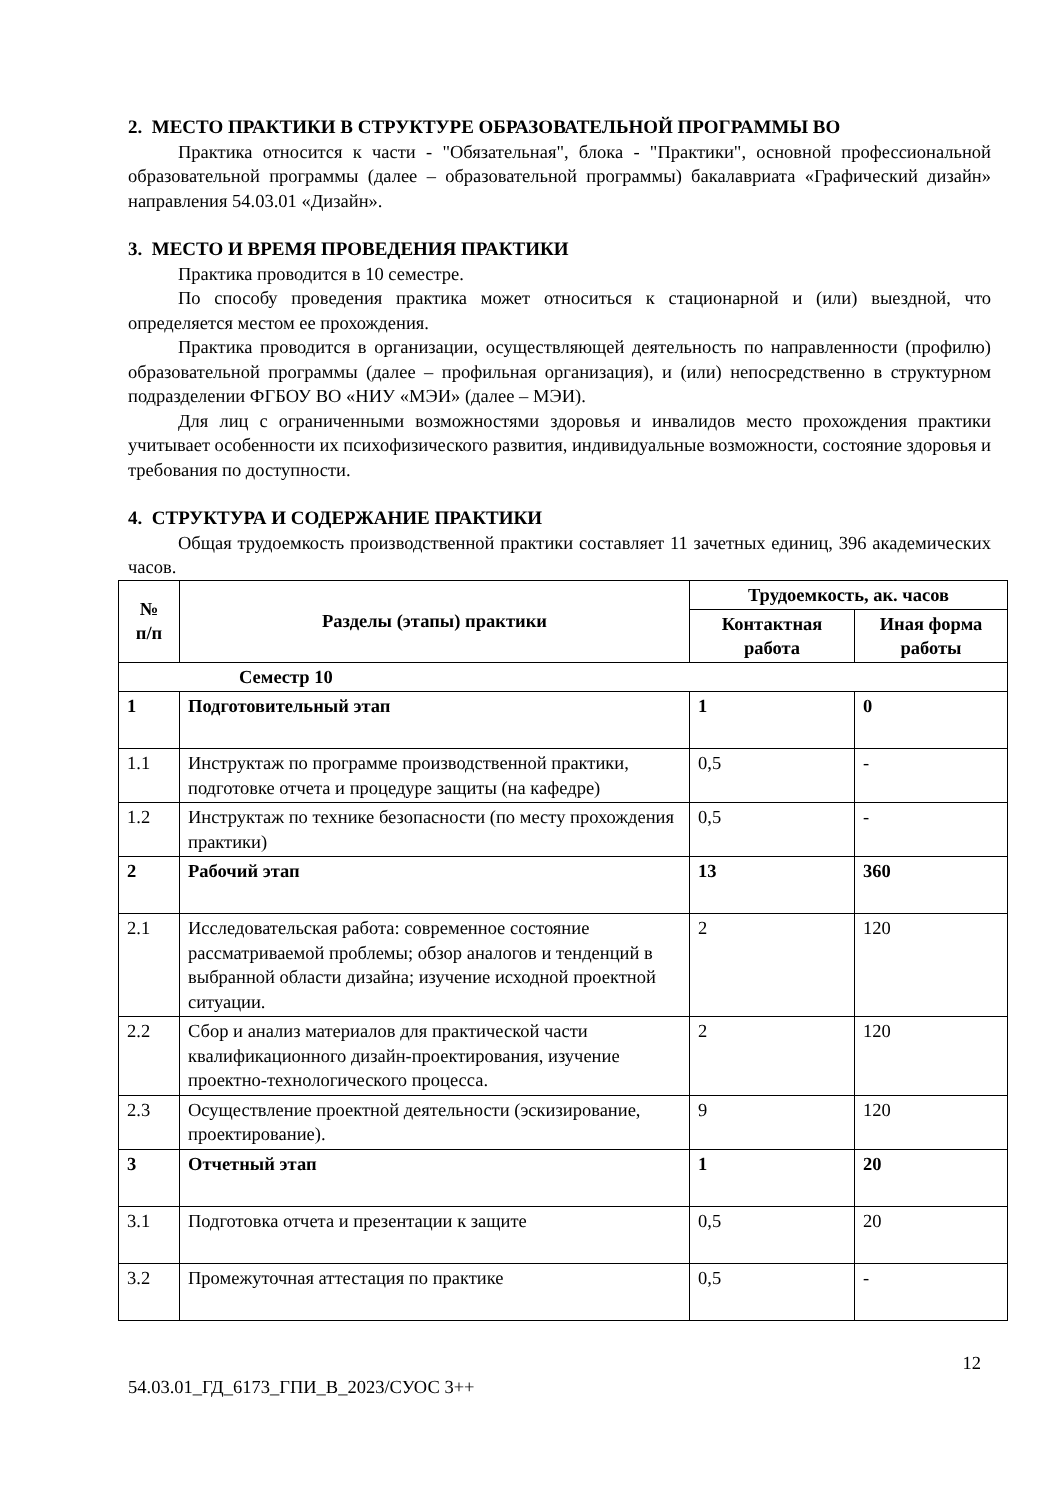2. МЕСТО ПРАКТИКИ В СТРУКТУРЕ ОБРАЗОВАТЕЛЬНОЙ ПРОГРАММЫ ВО
Практика относится к части - "Обязательная", блока - "Практики", основной профессиональной образовательной программы (далее – образовательной программы) бакалавриата «Графический дизайн» направления 54.03.01 «Дизайн».
3. МЕСТО И ВРЕМЯ ПРОВЕДЕНИЯ ПРАКТИКИ
Практика проводится в 10 семестре.
По способу проведения практика может относиться к стационарной и (или) выездной, что определяется местом ее прохождения.
Практика проводится в организации, осуществляющей деятельность по направленности (профилю) образовательной программы (далее – профильная организация), и (или) непосредственно в структурном подразделении ФГБОУ ВО «НИУ «МЭИ» (далее – МЭИ).
Для лиц с ограниченными возможностями здоровья и инвалидов место прохождения практики учитывает особенности их психофизического развития, индивидуальные возможности, состояние здоровья и требования по доступности.
4. СТРУКТУРА И СОДЕРЖАНИЕ ПРАКТИКИ
Общая трудоемкость производственной практики составляет 11 зачетных единиц, 396 академических часов.
| № п/п | Разделы (этапы) практики | Трудоемкость, ак. часов | |
| --- | --- | --- | --- |
| | | Контактная работа | Иная форма работы |
| Семестр 10 | | | |
| 1 | Подготовительный этап | 1 | 0 |
| 1.1 | Инструктаж по программе производственной практики, подготовке отчета и процедуре защиты (на кафедре) | 0,5 | - |
| 1.2 | Инструктаж по технике безопасности (по месту прохождения практики) | 0,5 | - |
| 2 | Рабочий этап | 13 | 360 |
| 2.1 | Исследовательская работа: современное состояние рассматриваемой проблемы; обзор аналогов и тенденций в выбранной области дизайна; изучение исходной проектной ситуации. | 2 | 120 |
| 2.2 | Сбор и анализ материалов для практической части квалификационного дизайн-проектирования, изучение проектно-технологического процесса. | 2 | 120 |
| 2.3 | Осуществление проектной деятельности (эскизирование, проектирование). | 9 | 120 |
| 3 | Отчетный этап | 1 | 20 |
| 3.1 | Подготовка отчета и презентации к защите | 0,5 | 20 |
| 3.2 | Промежуточная аттестация по практике | 0,5 | - |
12
54.03.01_ГД_6173_ГПИ_В_2023/СУОС 3++